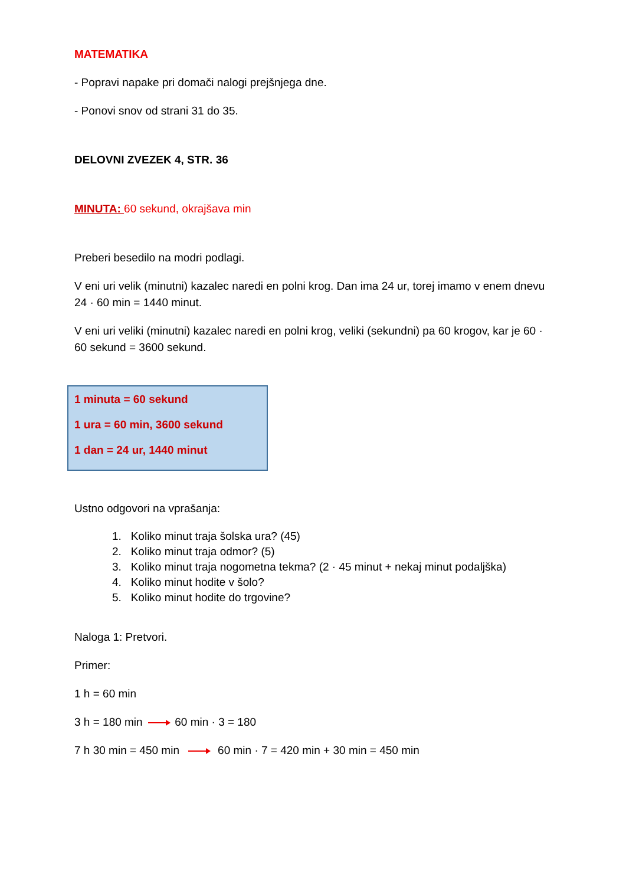MATEMATIKA
- Popravi napake pri domači nalogi prejšnjega dne.
- Ponovi snov od strani 31 do 35.
DELOVNI ZVEZEK 4, STR. 36
MINUTA: 60 sekund, okrajšava min
Preberi besedilo na modri podlagi.
V eni uri velik (minutni) kazalec naredi en polni krog. Dan ima 24 ur, torej imamo v enem dnevu 24 · 60 min = 1440 minut.
V eni uri veliki (minutni) kazalec naredi en polni krog, veliki (sekundni) pa 60 krogov, kar je 60 · 60 sekund = 3600 sekund.
1 minuta = 60 sekund
1 ura = 60 min, 3600 sekund
1 dan = 24 ur, 1440 minut
Ustno odgovori na vprašanja:
1. Koliko minut traja šolska ura? (45)
2. Koliko minut traja odmor? (5)
3. Koliko minut traja nogometna tekma? (2 · 45 minut + nekaj minut podaljška)
4. Koliko minut hodite v šolo?
5. Koliko minut hodite do trgovine?
Naloga 1: Pretvori.
Primer:
1 h = 60 min
3 h = 180 min 60 min · 3 = 180
7 h 30 min = 450 min 60 min · 7 = 420 min + 30 min = 450 min